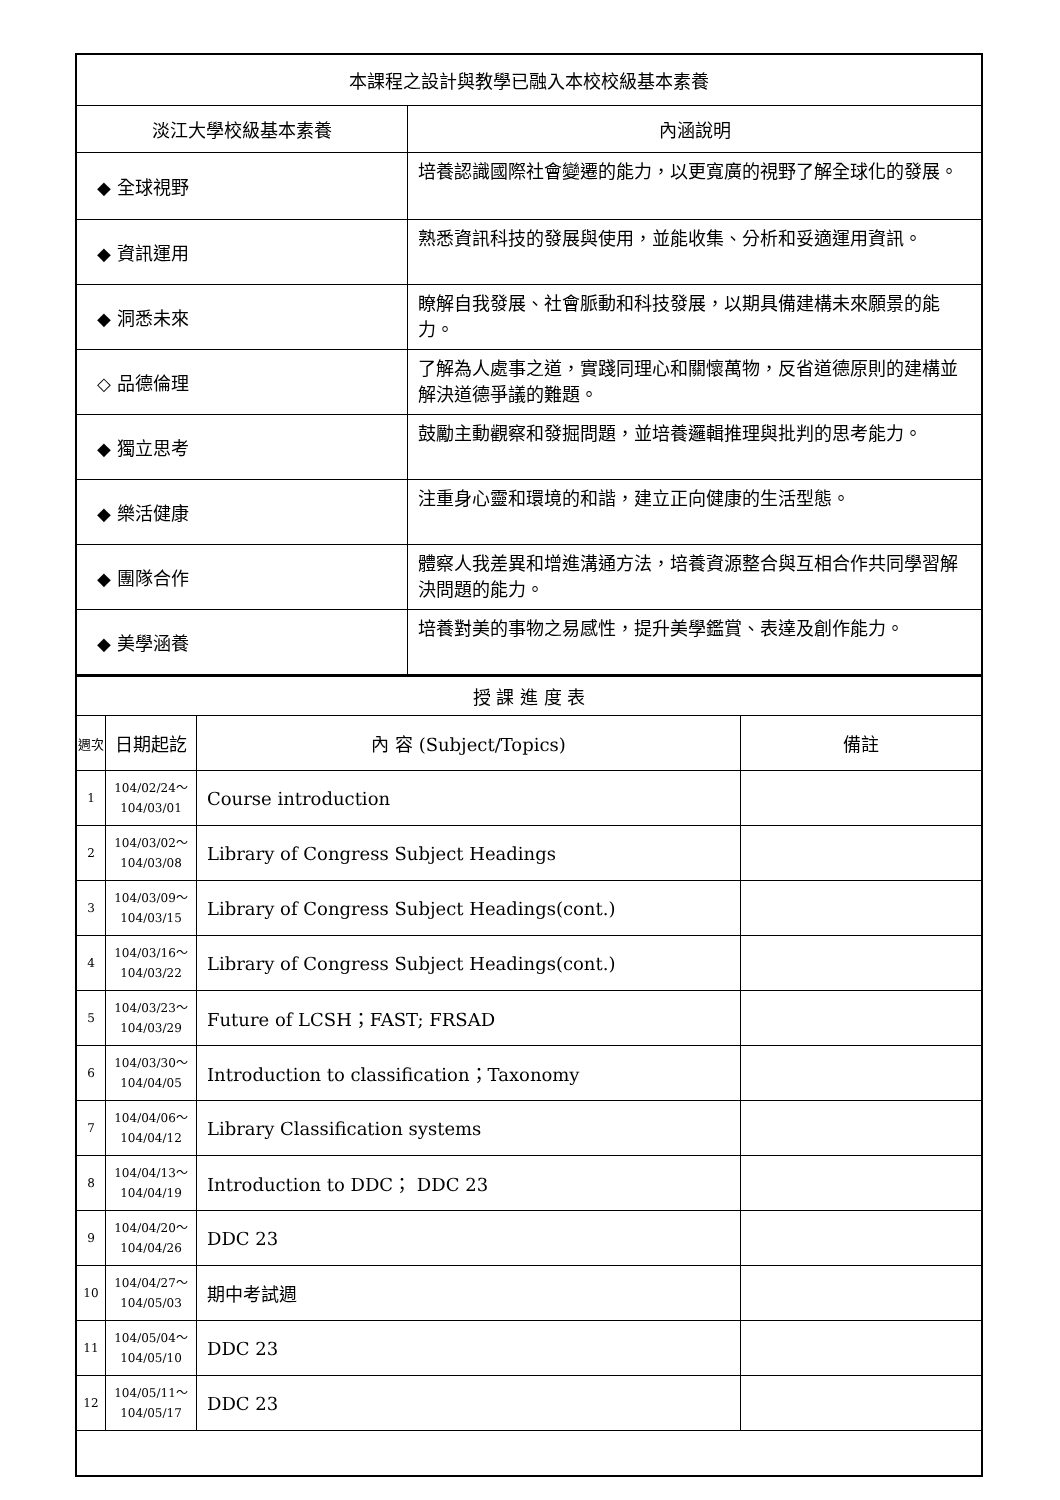| 本課程之設計與教學已融入本校校級基本素養 | |
| 淡江大學校級基本素養 | 內涵說明 |
| ◆ 全球視野 | 培養認識國際社會變遷的能力，以更寬廣的視野了解全球化的發展。 |
| ◆ 資訊運用 | 熟悉資訊科技的發展與使用，並能收集、分析和妥適運用資訊。 |
| ◆ 洞悉未來 | 瞭解自我發展、社會脈動和科技發展，以期具備建構未來願景的能力。 |
| ◇ 品德倫理 | 了解為人處事之道，實踐同理心和關懷萬物，反省道德原則的建構並解決道德爭議的難題。 |
| ◆ 獨立思考 | 鼓勵主動觀察和發掘問題，並培養邏輯推理與批判的思考能力。 |
| ◆ 樂活健康 | 注重身心靈和環境的和諧，建立正向健康的生活型態。 |
| ◆ 團隊合作 | 體察人我差異和增進溝通方法，培養資源整合與互相合作共同學習解決問題的能力。 |
| ◆ 美學涵養 | 培養對美的事物之易感性，提升美學鑑賞、表達及創作能力。 |
| 授 課 進 度 表 | | | |
| 週次 | 日期起訖 | 內 容 (Subject/Topics) | 備註 |
| 1 | 104/02/24～ 104/03/01 | Course introduction | |
| 2 | 104/03/02～ 104/03/08 | Library of Congress Subject Headings | |
| 3 | 104/03/09～ 104/03/15 | Library of Congress Subject Headings(cont.) | |
| 4 | 104/03/16～ 104/03/22 | Library of Congress Subject Headings(cont.) | |
| 5 | 104/03/23～ 104/03/29 | Future of LCSH；FAST; FRSAD | |
| 6 | 104/03/30～ 104/04/05 | Introduction to classification；Taxonomy | |
| 7 | 104/04/06～ 104/04/12 | Library Classification systems | |
| 8 | 104/04/13～ 104/04/19 | Introduction to DDC； DDC 23 | |
| 9 | 104/04/20～ 104/04/26 | DDC 23 | |
| 10 | 104/04/27～ 104/05/03 | 期中考試週 | |
| 11 | 104/05/04～ 104/05/10 | DDC 23 | |
| 12 | 104/05/11～ 104/05/17 | DDC 23 | |